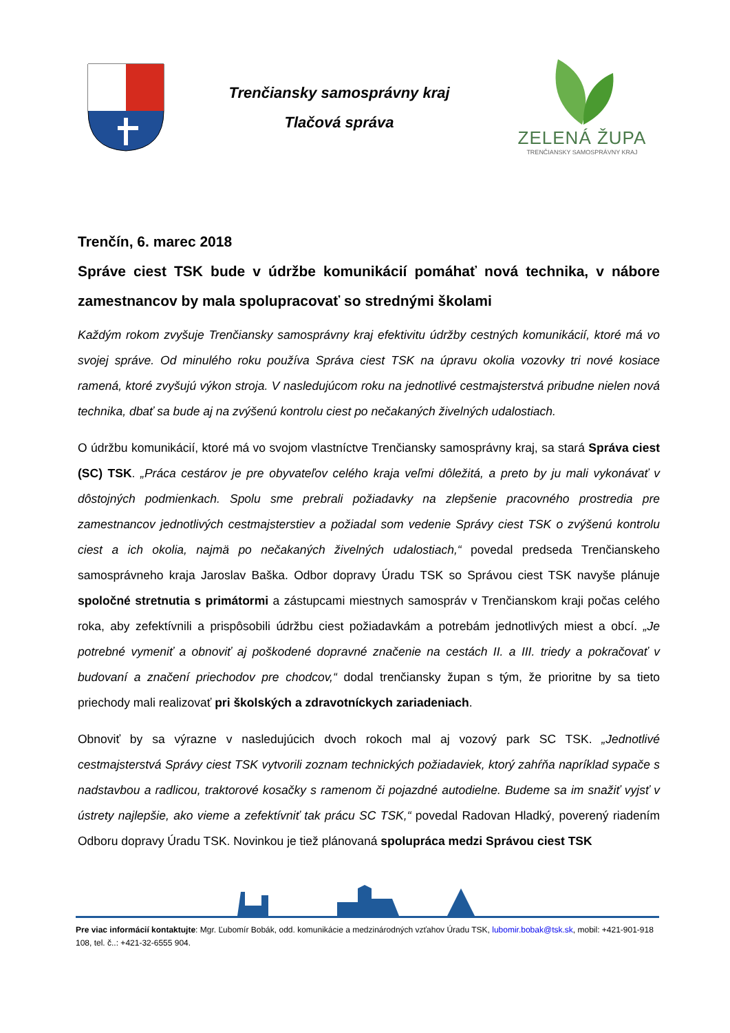Trenčiansky samosprávny kraj
Tlačová správa
ZELENÁ ŽUPA
TRENČIANSKY SAMOSPRÁVNY KRAJ
Trenčín, 6. marec 2018
Správe ciest TSK bude v údržbe komunikácií pomáhať nová technika, v nábore zamestnancov by mala spolupracovať so strednými školami
Každým rokom zvyšuje Trenčiansky samosprávny kraj efektivitu údržby cestných komunikácií, ktoré má vo svojej správe. Od minulého roku používa Správa ciest TSK na úpravu okolia vozovky tri nové kosiace ramená, ktoré zvyšujú výkon stroja. V nasledujúcom roku na jednotlivé cestmajsterstvá pribudne nielen nová technika, dbať sa bude aj na zvýšenú kontrolu ciest po nečakaných živelných udalostiach.
O údržbu komunikácií, ktoré má vo svojom vlastníctve Trenčiansky samosprávny kraj, sa stará Správa ciest (SC) TSK. „Práca cestárov je pre obyvateľov celého kraja veľmi dôležitá, a preto by ju mali vykonávať v dôstojných podmienkach. Spolu sme prebrali požiadavky na zlepšenie pracovného prostredia pre zamestnancov jednotlivých cestmajsterstiev a požiadal som vedenie Správy ciest TSK o zvýšenú kontrolu ciest a ich okolia, najmä po nečakaných živelných udalostiach,“ povedal predseda Trenčianskeho samosprávneho kraja Jaroslav Baška. Odbor dopravy Úradu TSK so Správou ciest TSK navyše plánuje spoločné stretnutia s primátormi a zástupcami miestnych samospráv v Trenčianskom kraji počas celého roka, aby zefektívnili a prispôsobili údržbu ciest požiadavkám a potrebám jednotlivých miest a obcí. „Je potrebné vymeniť a obnoviť aj poškodené dopravné značenie na cestách II. a III. triedy a pokračovať v budovaní a značení priechodov pre chodcov,“ dodal trenčiansky župan s tým, že prioritne by sa tieto priechody mali realizovať pri školských a zdravotníckych zariadeniach.
Obnoviť by sa výrazne v nasledujúcich dvoch rokoch mal aj vozový park SC TSK. „Jednotlivé cestmajsterstvá Správy ciest TSK vytvorili zoznam technických požiadaviek, ktorý zahŕňa napríklad sypače s nadstavbou a radlicou, traktorové kosačky s ramenom či pojazdné autodielne. Budeme sa im snažiť vyjsť v ústrety najlepšie, ako vieme a zefektívniť tak prácu SC TSK,“ povedal Radovan Hladký, poverený riadením Odboru dopravy Úradu TSK. Novinkou je tiež plánovaná spolupráca medzi Správou ciest TSK
Pre viac informácií kontaktujte: Mgr. Ľubomír Bobák, odd. komunikácie a medzinárodných vzťahov Úradu TSK, lubomir.bobak@tsk.sk, mobil: +421-901-918 108, tel. č..: +421-32-6555 904.